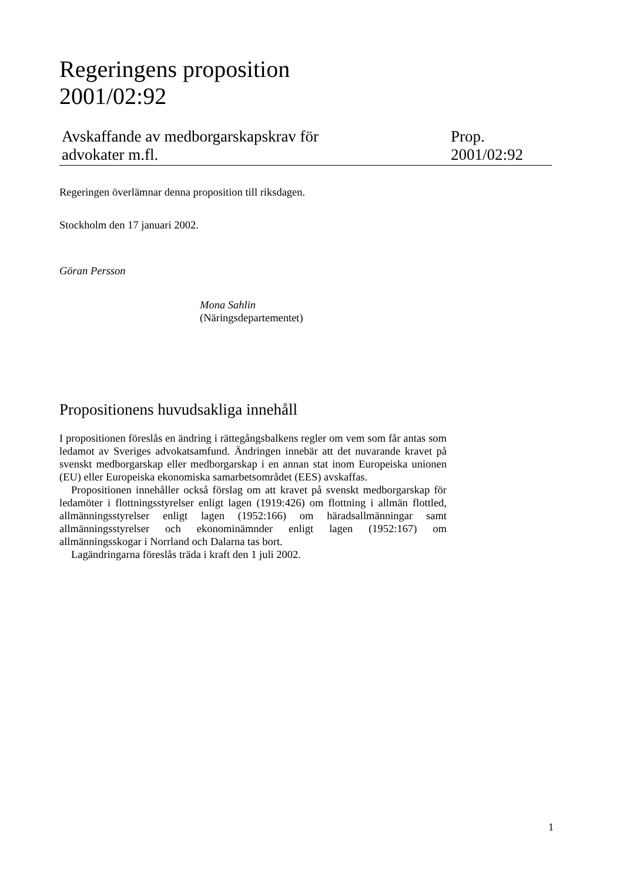Regeringens proposition
2001/02:92
Avskaffande av medborgarskapskrav för
advokater m.fl.
Prop.
2001/02:92
Regeringen överlämnar denna proposition till riksdagen.
Stockholm den 17 januari 2002.
Göran Persson
Mona Sahlin
(Näringsdepartementet)
Propositionens huvudsakliga innehåll
I propositionen föreslås en ändring i rättegångsbalkens regler om vem som får antas som ledamot av Sveriges advokatsamfund. Ändringen innebär att det nuvarande kravet på svenskt medborgarskap eller medborgarskap i en annan stat inom Europeiska unionen (EU) eller Europeiska ekonomiska samarbetsområdet (EES) avskaffas.
Propositionen innehåller också förslag om att kravet på svenskt medborgarskap för ledamöter i flottningsstyrelser enligt lagen (1919:426) om flottning i allmän flottled, allmänningsstyrelser enligt lagen (1952:166) om häradsallmänningar samt allmänningsstyrelser och ekonominämnder enligt lagen (1952:167) om allmänningsskogar i Norrland och Dalarna tas bort.
Lagändringarna föreslås träda i kraft den 1 juli 2002.
1